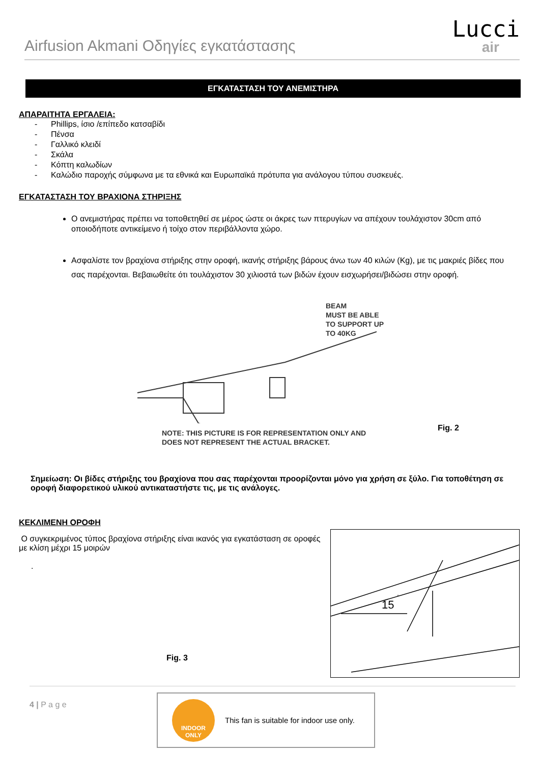Airfusion Akmani Οδηγίες εγκατάστασης
Lucci
air
ΕΓΚΑΤΑΣΤΑΣΗ ΤΟΥ ΑΝΕΜΙΣΤΗΡΑ
ΑΠΑΡΑΙΤΗΤΑ ΕΡΓΑΛΕΙΑ:
- Phillips, ίσιο /επίπεδο κατσαβίδι
- Πένσα
- Γαλλικό κλειδί
- Σκάλα
- Κόπτη καλωδίων
- Καλώδιο παροχής σύμφωνα με τα εθνικά και Ευρωπαϊκά πρότυπα για ανάλογου τύπου συσκευές.
ΕΓΚΑΤΑΣΤΑΣΗ ΤΟΥ ΒΡΑΧΙΟΝΑ ΣΤΗΡΙΞΗΣ
Ο ανεμιστήρας πρέπει να τοποθετηθεί σε μέρος ώστε οι άκρες των πτερυγίων να απέχουν τουλάχιστον 30cm από οποιοδήποτε αντικείμενο ή τοίχο στον περιβάλλοντα χώρο.
Ασφαλίστε τον βραχίονα στήριξης στην οροφή, ικανής στήριξης βάρους άνω των 40 κιλών (Kg), με τις μακριές βίδες που σας παρέχονται. Βεβαιωθείτε ότι τουλάχιστον 30 χιλιοστά των βιδών έχουν εισχωρήσει/βιδώσει στην οροφή.
BEAM
MUST BE ABLE
TO SUPPORT UP
TO 40KG
Fig. 2
NOTE: THIS PICTURE IS FOR REPRESENTATION ONLY AND
DOES NOT REPRESENT THE ACTUAL BRACKET.
Σημείωση: Οι βίδες στήριξης του βραχίονα που σας παρέχονται προορίζονται μόνο για χρήση σε ξύλο. Για τοποθέτηση σε οροφή διαφορετικού υλικού αντικαταστήστε τις, με τις ανάλογες.
ΚΕΚΛΙΜΕΝΗ ΟΡΟΦΗ
Ο συγκεκριμένος τύπος βραχίονα στήριξης είναι ικανός για εγκατάσταση σε οροφές με κλίση μέχρι 15 μοιρών
.
Fig. 3
15
°
4 | P a g e
INDOOR
ONLY
This fan is suitable for indoor use only.